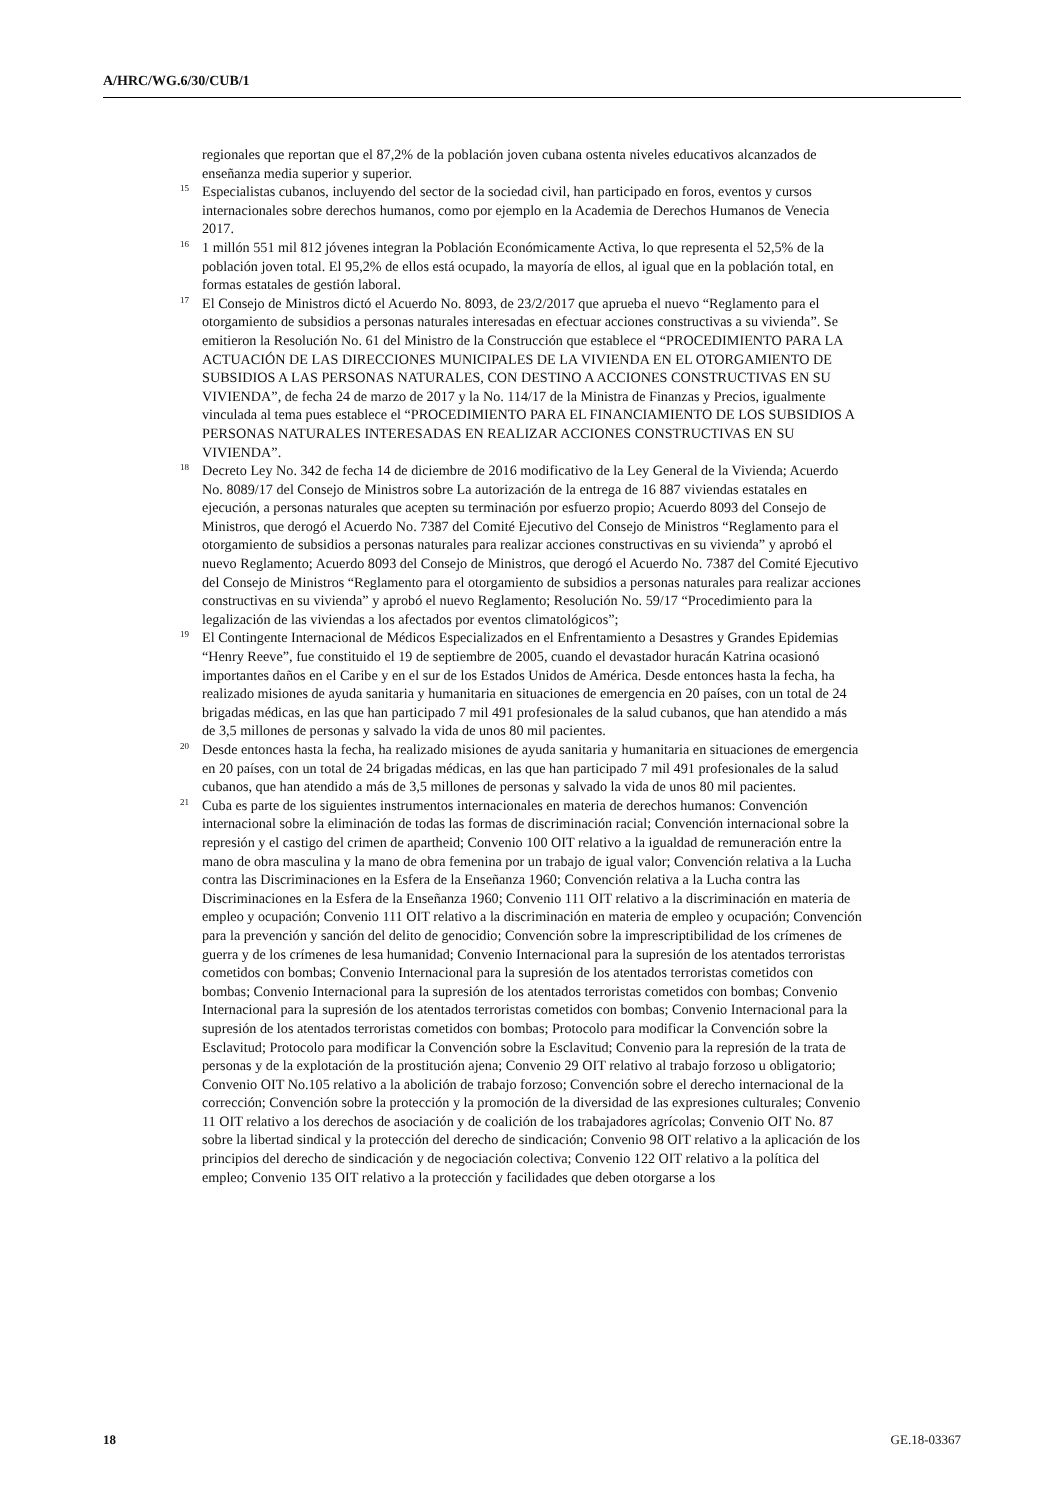A/HRC/WG.6/30/CUB/1
regionales que reportan que el 87,2% de la población joven cubana ostenta niveles educativos alcanzados de enseñanza media superior y superior.
<sup>15</sup> Especialistas cubanos, incluyendo del sector de la sociedad civil, han participado en foros, eventos y cursos internacionales sobre derechos humanos, como por ejemplo en la Academia de Derechos Humanos de Venecia 2017.
<sup>16</sup> 1 millón 551 mil 812 jóvenes integran la Población Económicamente Activa, lo que representa el 52,5% de la población joven total. El 95,2% de ellos está ocupado, la mayoría de ellos, al igual que en la población total, en formas estatales de gestión laboral.
<sup>17</sup> El Consejo de Ministros dictó el Acuerdo No. 8093, de 23/2/2017 que aprueba el nuevo “Reglamento para el otorgamiento de subsidios a personas naturales interesadas en efectuar acciones constructivas a su vivienda”. Se emitieron la Resolución No. 61 del Ministro de la Construcción que establece el “PROCEDIMIENTO PARA LA ACTUACIÓN DE LAS DIRECCIONES MUNICIPALES DE LA VIVIENDA EN EL OTORGAMIENTO DE SUBSIDIOS A LAS PERSONAS NATURALES, CON DESTINO A ACCIONES CONSTRUCTIVAS EN SU VIVIENDA”, de fecha 24 de marzo de 2017 y la No. 114/17 de la Ministra de Finanzas y Precios, igualmente vinculada al tema pues establece el “PROCEDIMIENTO PARA EL FINANCIAMIENTO DE LOS SUBSIDIOS A PERSONAS NATURALES INTERESADAS EN REALIZAR ACCIONES CONSTRUCTIVAS EN SU VIVIENDA”.
<sup>18</sup> Decreto Ley No. 342 de fecha 14 de diciembre de 2016 modificativo de la Ley General de la Vivienda; Acuerdo No. 8089/17 del Consejo de Ministros sobre La autorización de la entrega de 16 887 viviendas estatales en ejecución, a personas naturales que acepten su terminación por esfuerzo propio; Acuerdo 8093 del Consejo de Ministros, que derogó el Acuerdo No. 7387 del Comité Ejecutivo del Consejo de Ministros “Reglamento para el otorgamiento de subsidios a personas naturales para realizar acciones constructivas en su vivienda” y aprobó el nuevo Reglamento; Acuerdo 8093 del Consejo de Ministros, que derogó el Acuerdo No. 7387 del Comité Ejecutivo del Consejo de Ministros “Reglamento para el otorgamiento de subsidios a personas naturales para realizar acciones constructivas en su vivienda” y aprobó el nuevo Reglamento; Resolución No. 59/17 “Procedimiento para la legalización de las viviendas a los afectados por eventos climatológicos”;
<sup>19</sup> El Contingente Internacional de Médicos Especializados en el Enfrentamiento a Desastres y Grandes Epidemias “Henry Reeve”, fue constituido el 19 de septiembre de 2005, cuando el devastador huracán Katrina ocasionó importantes daños en el Caribe y en el sur de los Estados Unidos de América. Desde entonces hasta la fecha, ha realizado misiones de ayuda sanitaria y humanitaria en situaciones de emergencia en 20 países, con un total de 24 brigadas médicas, en las que han participado 7 mil 491 profesionales de la salud cubanos, que han atendido a más de 3,5 millones de personas y salvado la vida de unos 80 mil pacientes.
<sup>20</sup> Desde entonces hasta la fecha, ha realizado misiones de ayuda sanitaria y humanitaria en situaciones de emergencia en 20 países, con un total de 24 brigadas médicas, en las que han participado 7 mil 491 profesionales de la salud cubanos, que han atendido a más de 3,5 millones de personas y salvado la vida de unos 80 mil pacientes.
<sup>21</sup> Cuba es parte de los siguientes instrumentos internacionales en materia de derechos humanos: Convención internacional sobre la eliminación de todas las formas de discriminación racial; Convención internacional sobre la represión y el castigo del crimen de apartheid; Convenio 100 OIT relativo a la igualdad de remuneración entre la mano de obra masculina y la mano de obra femenina por un trabajo de igual valor; Convención relativa a la Lucha contra las Discriminaciones en la Esfera de la Enseñanza 1960; Convención relativa a la Lucha contra las Discriminaciones en la Esfera de la Enseñanza 1960; Convenio 111 OIT relativo a la discriminación en materia de empleo y ocupación; Convenio 111 OIT relativo a la discriminación en materia de empleo y ocupación; Convención para la prevención y sanción del delito de genocidio; Convención sobre la imprescriptibilidad de los crímenes de guerra y de los crímenes de lesa humanidad; Convenio Internacional para la supresión de los atentados terroristas cometidos con bombas; Convenio Internacional para la supresión de los atentados terroristas cometidos con bombas; Convenio Internacional para la supresión de los atentados terroristas cometidos con bombas; Convenio Internacional para la supresión de los atentados terroristas cometidos con bombas; Convenio Internacional para la supresión de los atentados terroristas cometidos con bombas; Protocolo para modificar la Convención sobre la Esclavitud; Protocolo para modificar la Convención sobre la Esclavitud; Convenio para la represión de la trata de personas y de la explotación de la prostitución ajena; Convenio 29 OIT relativo al trabajo forzoso u obligatorio; Convenio OIT No.105 relativo a la abolición de trabajo forzoso; Convención sobre el derecho internacional de la corrección; Convención sobre la protección y la promoción de la diversidad de las expresiones culturales; Convenio 11 OIT relativo a los derechos de asociación y de coalición de los trabajadores agrícolas; Convenio OIT No. 87 sobre la libertad sindical y la protección del derecho de sindicación; Convenio 98 OIT relativo a la aplicación de los principios del derecho de sindicación y de negociación colectiva; Convenio 122 OIT relativo a la política del empleo; Convenio 135 OIT relativo a la protección y facilidades que deben otorgarse a los
18 GE.18-03367